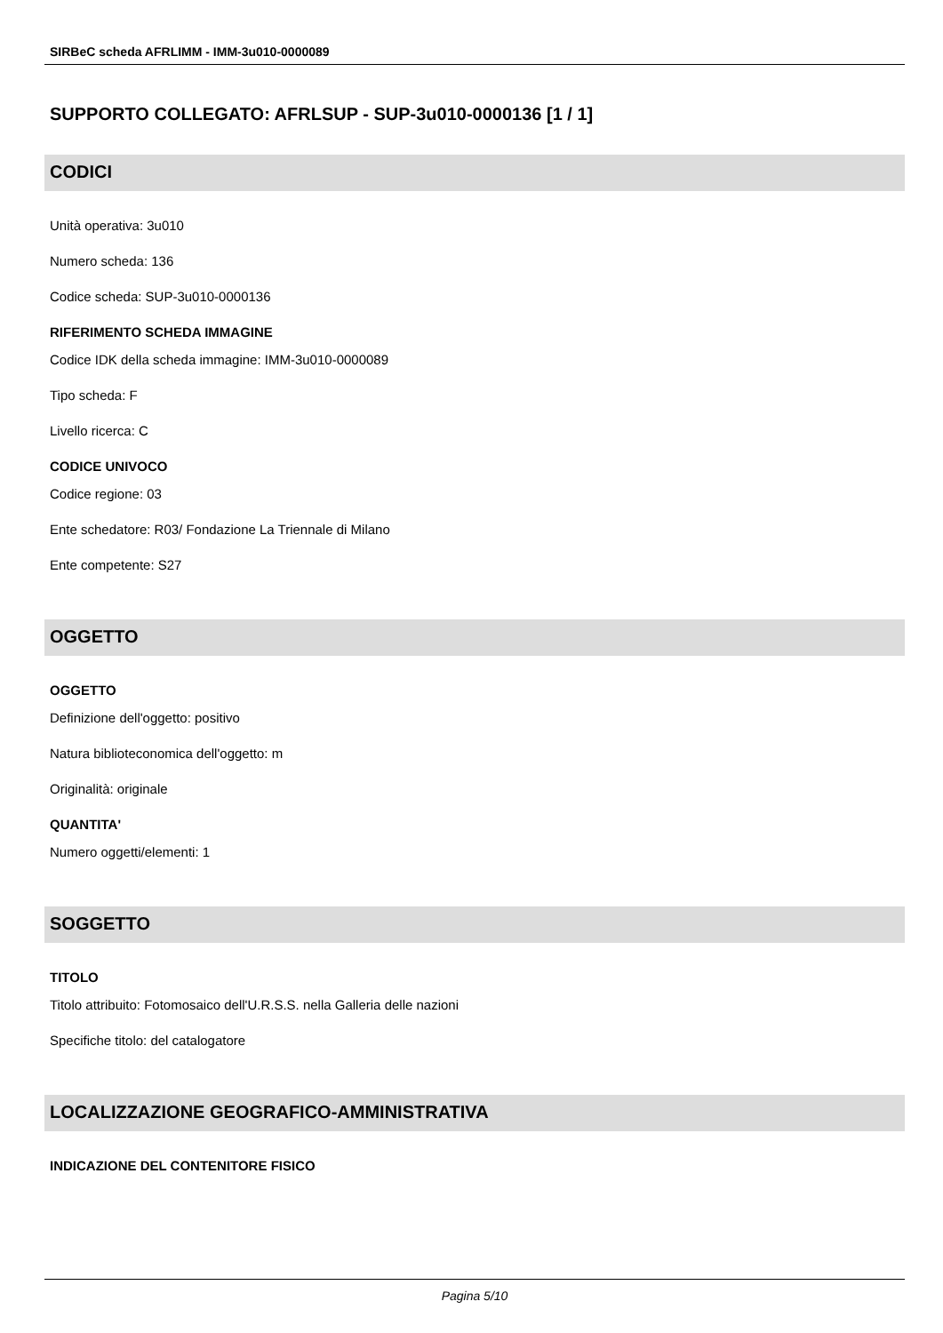SIRBeC scheda AFRLIMM - IMM-3u010-0000089
SUPPORTO COLLEGATO: AFRLSUP - SUP-3u010-0000136 [1 / 1]
CODICI
Unità operativa: 3u010
Numero scheda: 136
Codice scheda: SUP-3u010-0000136
RIFERIMENTO SCHEDA IMMAGINE
Codice IDK della scheda immagine: IMM-3u010-0000089
Tipo scheda: F
Livello ricerca: C
CODICE UNIVOCO
Codice regione: 03
Ente schedatore: R03/ Fondazione La Triennale di Milano
Ente competente: S27
OGGETTO
OGGETTO
Definizione dell'oggetto: positivo
Natura biblioteconomica dell'oggetto: m
Originalità: originale
QUANTITA'
Numero oggetti/elementi: 1
SOGGETTO
TITOLO
Titolo attribuito: Fotomosaico dell'U.R.S.S. nella Galleria delle nazioni
Specifiche titolo: del catalogatore
LOCALIZZAZIONE GEOGRAFICO-AMMINISTRATIVA
INDICAZIONE DEL CONTENITORE FISICO
Pagina 5/10